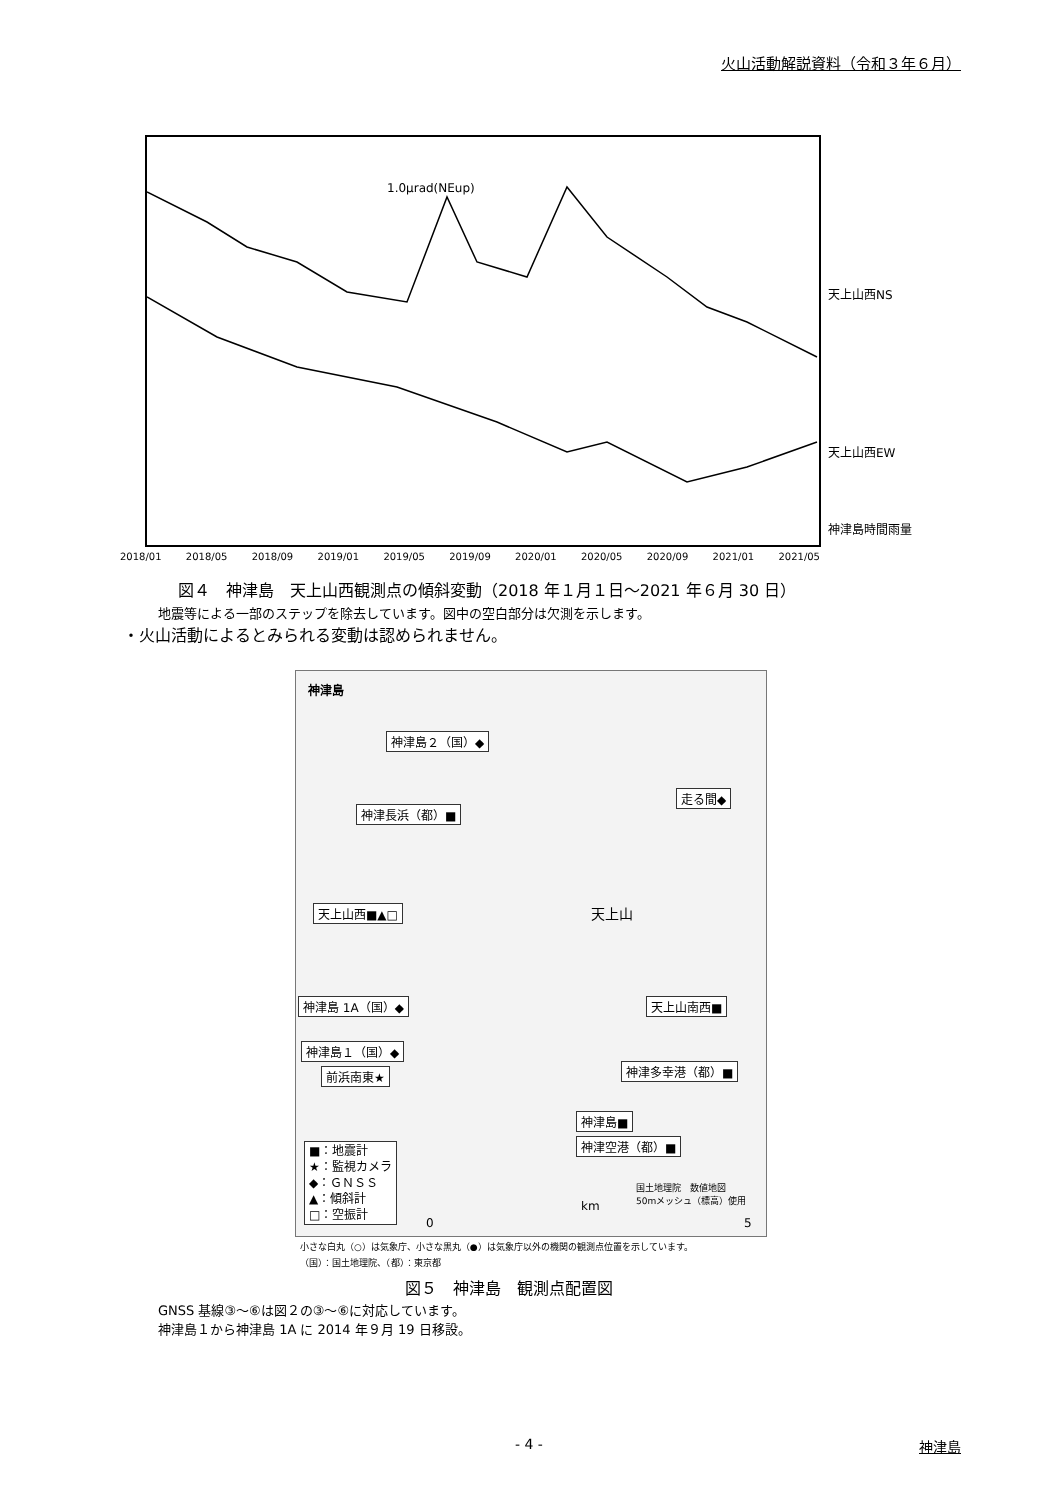火山活動解説資料（令和３年６月）
1.0μrad(NEup)
2018/01 2018/05 2018/09 2019/01 2019/05 2019/09 2020/01 2020/05 2020/09 2021/01 2021/05
天上山西NS
天上山西EW
神津島時間雨量
図４　神津島　天上山西観測点の傾斜変動（2018 年１月１日～2021 年６月 30 日）
地震等による一部のステップを除去しています。図中の空白部分は欠測を示します。
・火山活動によるとみられる変動は認められません。
神津島
神津島２（国）◆
走る間◆
神津長浜（都）■
天上山西■▲□ 天上山
神津島 1A（国）◆ 天上山南西■
神津島１（国）◆
神津多幸港（都）■
前浜南東★
神津島■
神津空港（都）■
■：地震計
★：監視カメラ
◆：ＧＮＳＳ
▲：傾斜計
□：空振計
国土地理院　数値地図
50mメッシュ（標高）使用
km
0 5
小さな白丸（○）は気象庁、小さな黒丸（●）は気象庁以外の機関の観測点位置を示しています。
（国）：国土地理院、（都）：東京都
図５　神津島　観測点配置図
GNSS 基線③～⑥は図２の③～⑥に対応しています。
神津島１から神津島 1A に 2014 年９月 19 日移設。
- 4 - 神津島